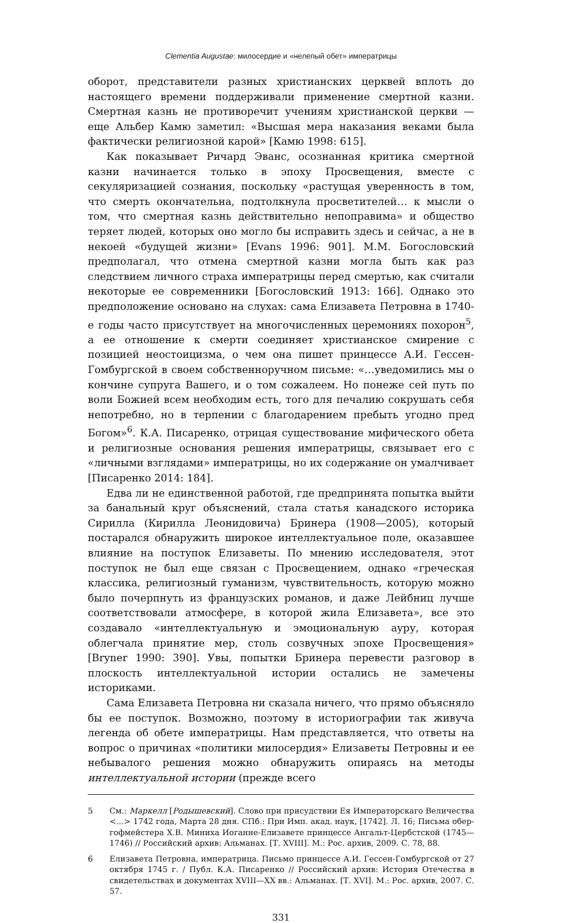Clementia Augustae: милосердие и «нелепый обет» императрицы
оборот, представители разных христианских церквей вплоть до настоящего времени поддерживали применение смертной казни. Смертная казнь не противоречит учениям христианской церкви — еще Альбер Камю заметил: «Высшая мера наказания веками была фактически религиозной карой» [Камю 1998: 615].
Как показывает Ричард Эванс, осознанная критика смертной казни начинается только в эпоху Просвещения, вместе с секуляризацией сознания, поскольку «растущая уверенность в том, что смерть окончательна, подтолкнула просветителей… к мысли о том, что смертная казнь действительно непоправима» и общество теряет людей, которых оно могло бы исправить здесь и сейчас, а не в некоей «будущей жизни» [Evans 1996: 901]. М.М. Богословский предполагал, что отмена смертной казни могла быть как раз следствием личного страха императрицы перед смертью, как считали некоторые ее современники [Богословский 1913: 166]. Однако это предположение основано на слухах: сама Елизавета Петровна в 1740-е годы часто присутствует на многочисленных церемониях похорон<sup>5</sup>, а ее отношение к смерти соединяет христианское смирение с позицией неостоицизма, о чем она пишет принцессе А.И. Гессен-Гомбургской в своем собственноручном письме: «…уведомились мы о кончине супруга Вашего, и о том сожалеем. Но понеже сей путь по воли Божией всем необходим есть, того для печалию сокрушать себя непотребно, но в терпении с благодарением пребыть угодно пред Богом»<sup>6</sup>. К.А. Писаренко, отрицая существование мифического обета и религиозные основания решения императрицы, связывает его с «личными взглядами» императрицы, но их содержание он умалчивает [Писаренко 2014: 184].
Едва ли не единственной работой, где предпринята попытка выйти за банальный круг объяснений, стала статья канадского историка Сирилла (Кирилла Леонидовича) Бринера (1908—2005), который постарался обнаружить широкое интеллектуальное поле, оказавшее влияние на поступок Елизаветы. По мнению исследователя, этот поступок не был еще связан с Просвещением, однако «греческая классика, религиозный гуманизм, чувствительность, которую можно было почерпнуть из французских романов, и даже Лейбниц лучше соответствовали атмосфере, в которой жила Елизавета», все это создавало «интеллектуальную и эмоциональную ауру, которая облегчала принятие мер, столь созвучных эпохе Просвещения» [Bryner 1990: 390]. Увы, попытки Бринера перевести разговор в плоскость интеллектуальной истории остались не замечены историками.
Сама Елизавета Петровна ни сказала ничего, что прямо объясняло бы ее поступок. Возможно, поэтому в историографии так живуча легенда об обете императрицы. Нам представляется, что ответы на вопрос о причинах «политики милосердия» Елизаветы Петровны и ее небывалого решения можно обнаружить опираясь на методы интеллектуальной истории (прежде всего
5 См.: Маркелл [Родышевский]. Слово при присудствии Ея Императорскаго Величества <…> 1742 года, Марта 28 дня. СПб.: При Имп. акад. наук, [1742]. Л. 16; Письма обер-гофмейстера Х.В. Миниха Иоганне-Елизавете принцессе Ангальт-Цербстской (1745—1746) // Российский архив: Альманах. [Т. XVIII]. М.: Рос. архив, 2009. С. 78, 88.
6 Елизавета Петровна, императрица. Письмо принцессе А.И. Гессен-Гомбургской от 27 октября 1745 г. / Публ. К.А. Писаренко // Российский архив: История Отечества в свидетельствах и документах XVIII—XX вв.: Альманах. [Т. XVI]. М.: Рос. архив, 2007. С. 57.
331